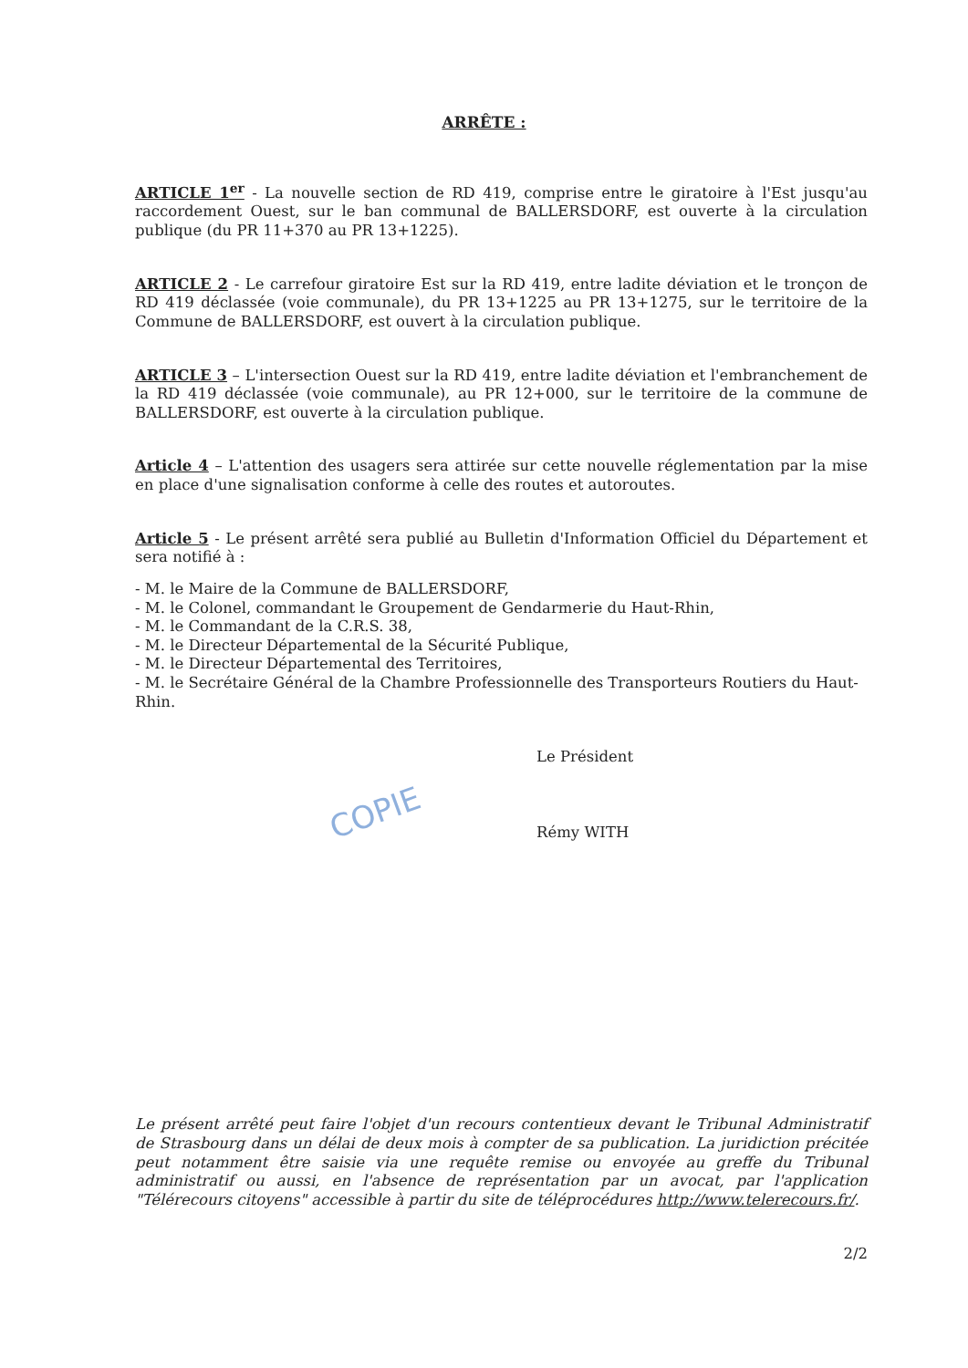ARRÊTE :
ARTICLE 1<sup>er</sup> - La nouvelle section de RD 419, comprise entre le giratoire à l'Est jusqu'au raccordement Ouest, sur le ban communal de BALLERSDORF, est ouverte à la circulation publique (du PR 11+370 au PR 13+1225).
ARTICLE 2 - Le carrefour giratoire Est sur la RD 419, entre ladite déviation et le tronçon de RD 419 déclassée (voie communale), du PR 13+1225 au PR 13+1275, sur le territoire de la Commune de BALLERSDORF, est ouvert à la circulation publique.
ARTICLE 3 – L'intersection Ouest sur la RD 419, entre ladite déviation et l'embranchement de la RD 419 déclassée (voie communale), au PR 12+000, sur le territoire de la commune de BALLERSDORF, est ouverte à la circulation publique.
Article 4 – L'attention des usagers sera attirée sur cette nouvelle réglementation par la mise en place d'une signalisation conforme à celle des routes et autoroutes.
Article 5 - Le présent arrêté sera publié au Bulletin d'Information Officiel du Département et sera notifié à :
- M. le Maire de la Commune de BALLERSDORF,
- M. le Colonel, commandant le Groupement de Gendarmerie du Haut-Rhin,
- M. le Commandant de la C.R.S. 38,
- M. le Directeur Départemental de la Sécurité Publique,
- M. le Directeur Départemental des Territoires,
- M. le Secrétaire Général de la Chambre Professionnelle des Transporteurs Routiers du Haut-Rhin.
Le Président
Rémy WITH
Le présent arrêté peut faire l'objet d'un recours contentieux devant le Tribunal Administratif de Strasbourg dans un délai de deux mois à compter de sa publication. La juridiction précitée peut notamment être saisie via une requête remise ou envoyée au greffe du Tribunal administratif ou aussi, en l'absence de représentation par un avocat, par l'application "Télérecours citoyens" accessible à partir du site de téléprocédures http://www.telerecours.fr/.
2/2
COPIE